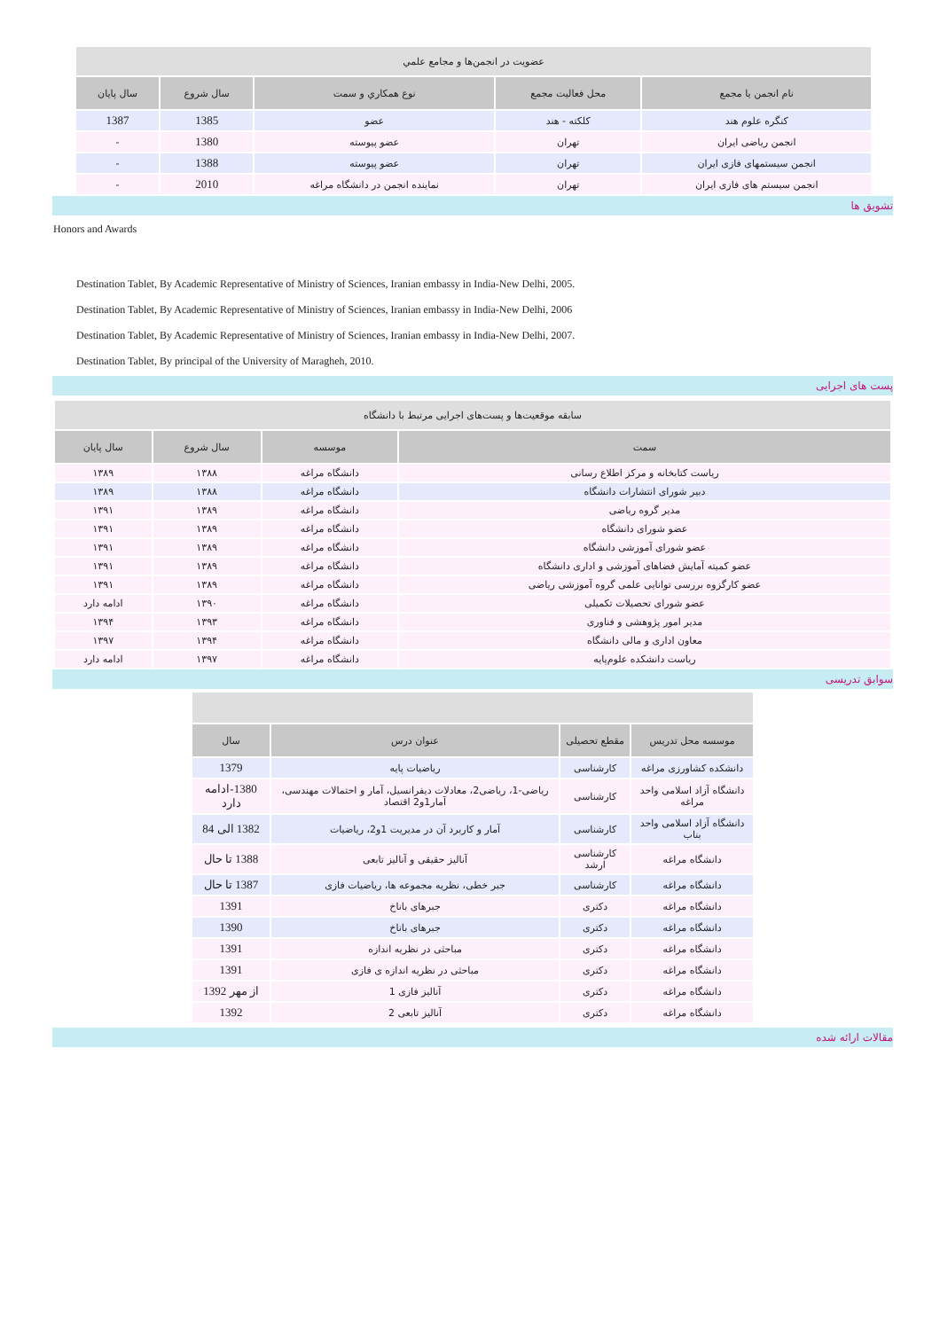| عضويت در انجمن‌ها و مجامع علمي | | | | |
| نام انجمن يا مجمع | محل فعاليت مجمع | نوع همكاري و سمت | سال شروع | سال پايان |
| کنگره علوم هند | کلکته - هند | عضو | 1385 | 1387 |
| انجمن ریاضی ایران | تهران | عضو پیوسته | 1380 | - |
| انجمن سیستمهای فازی ایران | تهران | عضو پیوسته | 1388 | - |
| انجمن سیستم های فازی ایران | تهران | نماینده انجمن در دانشگاه مراغه | 2010 | - |
تشويق ها
Honors and Awards
Destination Tablet, By Academic Representative of Ministry of Sciences, Iranian embassy in India-New Delhi, 2005.
Destination Tablet, By Academic Representative of Ministry of Sciences, Iranian embassy in India-New Delhi, 2006
Destination Tablet, By Academic Representative of Ministry of Sciences, Iranian embassy in India-New Delhi, 2007.
Destination Tablet, By principal of the University of Maragheh, 2010.
پست های اجرایی
| سابقه موقعیت‌ها و پست‌های اجرایی مرتبط با دانشگاه | | | |
| سمت | موسسه | سال شروع | سال پایان |
| ریاست کتابخانه و مرکز اطلاع رسانی | دانشگاه مراغه | ۱۳۸۸ | ۱۳۸۹ |
| دبیر شورای انتشارات دانشگاه | دانشگاه مراغه | ۱۳۸۸ | ۱۳۸۹ |
| مدیر گروه ریاضی | دانشگاه مراغه | ۱۳۸۹ | ۱۳۹۱ |
| عضو شورای دانشگاه | دانشگاه مراغه | ۱۳۸۹ | ۱۳۹۱ |
| عضو شورای آموزشی دانشگاه | دانشگاه مراغه | ۱۳۸۹ | ۱۳۹۱ |
| عضو کمیته آمایش فضاهای آموزشی و اداری دانشگاه | دانشگاه مراغه | ۱۳۸۹ | ۱۳۹۱ |
| عضو کارگزوه بررسی توانایی علمی گروه آموزشی ریاضی | دانشگاه مراغه | ۱۳۸۹ | ۱۳۹۱ |
| عضو شورای تحصیلات تکمیلی | دانشگاه مراغه | ۱۳۹۰ | ادامه دارد |
| مدیر امور پژوهشی و فناوری | دانشگاه مراغه | ۱۳۹۳ | ۱۳۹۴ |
| معاون اداری و مالی دانشگاه | دانشگاه مراغه | ۱۳۹۴ | ۱۳۹۷ |
| ریاست دانشکده علوم‌پایه | دانشگاه مراغه | ۱۳۹۷ | ادامه دارد |
سوابق تدريسی
| موسسه محل تدريس | مقطع تحصيلی | عنوان درس | سال |
| --- | --- | --- | --- |
| دانشکده کشاورزی مراغه | کارشناسی | ریاضیات پایه | 1379 |
| دانشگاه آزاد اسلامی واحد مراغه | کارشناسی | ریاضی-1، ریاضی2، معادلات دیفرانسیل، آمار و احتمالات مهندسی، آمار1و2 اقتصاد | 1380-ادامه دارد |
| دانشگاه آزاد اسلامی واحد بناب | کارشناسی | آمار و کاربرد آن در مدیریت 1و2، ریاضیات | 1382 الی 84 |
| دانشگاه مراغه | کارشناسی ارشد | آنالیز حقیقی و آنالیز تابعی | 1388 تا حال |
| دانشگاه مراغه | کارشناسی | جبر خطی، نظریه مجموعه ها، ریاضیات فازی | 1387 تا حال |
| دانشگاه مراغه | دکتری | جبرهای باناخ | 1391 |
| دانشگاه مراغه | دکتری | جبرهای باناخ | 1390 |
| دانشگاه مراغه | دکتری | مباحثی در نظریه اندازه | 1391 |
| دانشگاه مراغه | دکتری | مباحثی در نظریه اندازه ی فازی | 1391 |
| دانشگاه مراغه | دکتری | آنالیز فازی 1 | از مهر 1392 |
| دانشگاه مراغه | دکتری | آنالیز تابعی 2 | 1392 |
مقالات ارائه شده